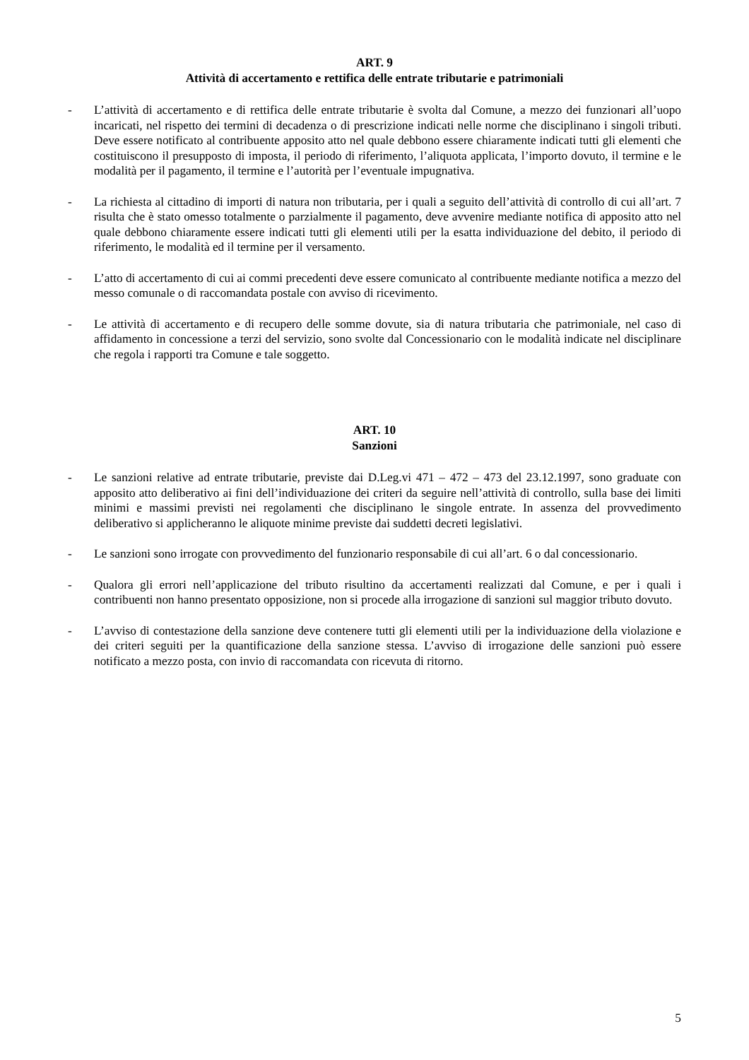ART. 9
Attività di accertamento e rettifica delle entrate tributarie e patrimoniali
- L’attività di accertamento e di rettifica delle entrate tributarie è svolta dal Comune, a mezzo dei funzionari all’uopo incaricati, nel rispetto dei termini di decadenza o di prescrizione indicati nelle norme che disciplinano i singoli tributi. Deve essere notificato al contribuente apposito atto nel quale debbono essere chiaramente indicati tutti gli elementi che costituiscono il presupposto di imposta, il periodo di riferimento, l’aliquota applicata, l’importo dovuto, il termine e le modalità per il pagamento, il termine e l’autorità per l’eventuale impugnativa.
- La richiesta al cittadino di importi di natura non tributaria, per i quali a seguito dell’attività di controllo di cui all’art. 7 risulta che è stato omesso totalmente o parzialmente il pagamento, deve avvenire mediante notifica di apposito atto nel quale debbono chiaramente essere indicati tutti gli elementi utili per la esatta individuazione del debito, il periodo di riferimento, le modalità ed il termine per il versamento.
- L’atto di accertamento di cui ai commi precedenti deve essere comunicato al contribuente mediante notifica a mezzo del messo comunale o di raccomandata postale con avviso di ricevimento.
- Le attività di accertamento e di recupero delle somme dovute, sia di natura tributaria che patrimoniale, nel caso di affidamento in concessione a terzi del servizio, sono svolte dal Concessionario con le modalità indicate nel disciplinare che regola i rapporti tra Comune e tale soggetto.
ART. 10
Sanzioni
- Le sanzioni relative ad entrate tributarie, previste dai D.Leg.vi 471 – 472 – 473 del 23.12.1997, sono graduate con apposito atto deliberativo ai fini dell’individuazione dei criteri da seguire nell’attività di controllo, sulla base dei limiti minimi e massimi previsti nei regolamenti che disciplinano le singole entrate. In assenza del provvedimento deliberativo si applicheranno le aliquote minime previste dai suddetti decreti legislativi.
- Le sanzioni sono irrogate con provvedimento del funzionario responsabile di cui all’art. 6 o dal concessionario.
- Qualora gli errori nell’applicazione del tributo risultino da accertamenti realizzati dal Comune, e per i quali i contribuenti non hanno presentato opposizione, non si procede alla irrogazione di sanzioni sul maggior tributo dovuto.
- L’avviso di contestazione della sanzione deve contenere tutti gli elementi utili per la individuazione della violazione e dei criteri seguiti per la quantificazione della sanzione stessa. L’avviso di irrogazione delle sanzioni può essere notificato a mezzo posta, con invio di raccomandata con ricevuta di ritorno.
5